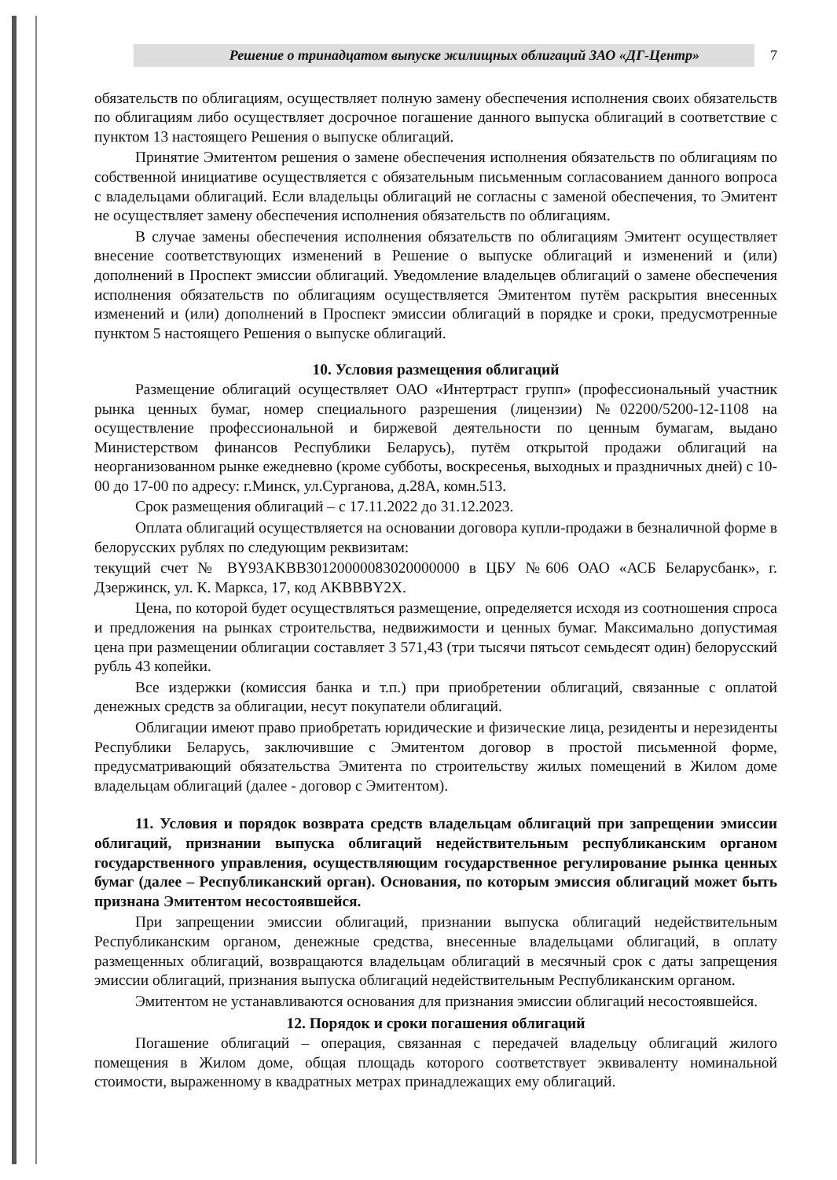Решение о тринадцатом выпуске жилищных облигаций ЗАО «ДГ-Центр» 7
обязательств по облигациям, осуществляет полную замену обеспечения исполнения своих обязательств по облигациям либо осуществляет досрочное погашение данного выпуска облигаций в соответствие с пунктом 13 настоящего Решения о выпуске облигаций.
Принятие Эмитентом решения о замене обеспечения исполнения обязательств по облигациям по собственной инициативе осуществляется с обязательным письменным согласованием данного вопроса с владельцами облигаций. Если владельцы облигаций не согласны с заменой обеспечения, то Эмитент не осуществляет замену обеспечения исполнения обязательств по облигациям.
В случае замены обеспечения исполнения обязательств по облигациям Эмитент осуществляет внесение соответствующих изменений в Решение о выпуске облигаций и изменений и (или) дополнений в Проспект эмиссии облигаций. Уведомление владельцев облигаций о замене обеспечения исполнения обязательств по облигациям осуществляется Эмитентом путём раскрытия внесенных изменений и (или) дополнений в Проспект эмиссии облигаций в порядке и сроки, предусмотренные пунктом 5 настоящего Решения о выпуске облигаций.
10. Условия размещения облигаций
Размещение облигаций осуществляет ОАО «Интертраст групп» (профессиональный участник рынка ценных бумаг, номер специального разрешения (лицензии) №02200/5200-12-1108 на осуществление профессиональной и биржевой деятельности по ценным бумагам, выдано Министерством финансов Республики Беларусь), путём открытой продажи облигаций на неорганизованном рынке ежедневно (кроме субботы, воскресенья, выходных и праздничных дней) с 10-00 до 17-00 по адресу: г.Минск, ул.Сурганова, д.28А, комн.513.
Срок размещения облигаций – с 17.11.2022 до 31.12.2023.
Оплата облигаций осуществляется на основании договора купли-продажи в безналичной форме в белорусских рублях по следующим реквизитам:
текущий счет № BY93AKBB30120000083020000000 в ЦБУ №606 ОАО «АСБ Беларусбанк», г. Дзержинск, ул. К. Маркса, 17, код AKBBBY2X.
Цена, по которой будет осуществляться размещение, определяется исходя из соотношения спроса и предложения на рынках строительства, недвижимости и ценных бумаг. Максимально допустимая цена при размещении облигации составляет 3 571,43 (три тысячи пятьсот семьдесят один) белорусский рубль 43 копейки.
Все издержки (комиссия банка и т.п.) при приобретении облигаций, связанные с оплатой денежных средств за облигации, несут покупатели облигаций.
Облигации имеют право приобретать юридические и физические лица, резиденты и нерезиденты Республики Беларусь, заключившие с Эмитентом договор в простой письменной форме, предусматривающий обязательства Эмитента по строительству жилых помещений в Жилом доме владельцам облигаций (далее - договор с Эмитентом).
11. Условия и порядок возврата средств владельцам облигаций при запрещении эмиссии облигаций, признании выпуска облигаций недействительным республиканским органом государственного управления, осуществляющим государственное регулирование рынка ценных бумаг (далее – Республиканский орган). Основания, по которым эмиссия облигаций может быть признана Эмитентом несостоявшейся.
При запрещении эмиссии облигаций, признании выпуска облигаций недействительным Республиканским органом, денежные средства, внесенные владельцами облигаций, в оплату размещенных облигаций, возвращаются владельцам облигаций в месячный срок с даты запрещения эмиссии облигаций, признания выпуска облигаций недействительным Республиканским органом.
Эмитентом не устанавливаются основания для признания эмиссии облигаций несостоявшейся.
12. Порядок и сроки погашения облигаций
Погашение облигаций – операция, связанная с передачей владельцу облигаций жилого помещения в Жилом доме, общая площадь которого соответствует эквиваленту номинальной стоимости, выраженному в квадратных метрах принадлежащих ему облигаций.